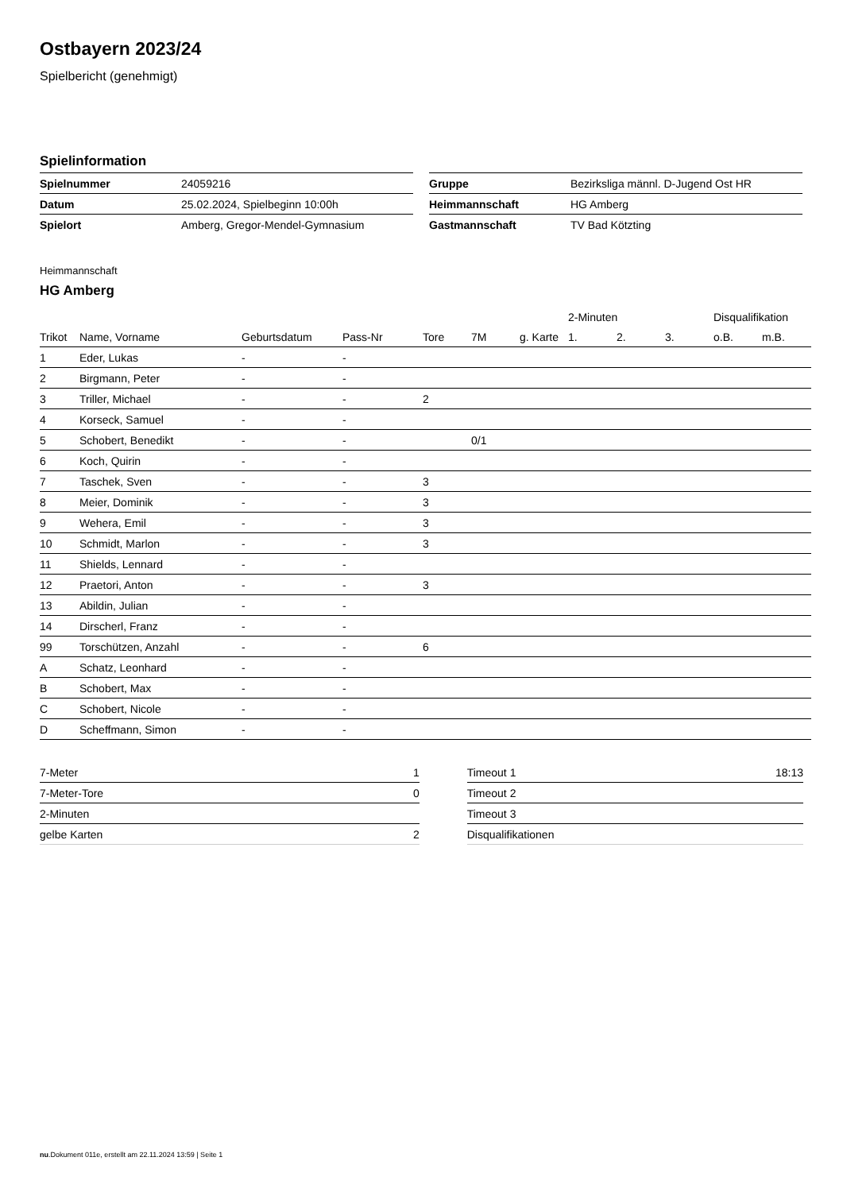Ostbayern 2023/24
Spielbericht (genehmigt)
Spielinformation
| Spielnummer | 24059216 |
| Datum | 25.02.2024, Spielbeginn 10:00h |
| Spielort | Amberg, Gregor-Mendel-Gymnasium |
| Gruppe | Bezirksliga männl. D-Jugend Ost HR |
| Heimmannschaft | HG Amberg |
| Gastmannschaft | TV Bad Kötzting |
Heimmannschaft
HG Amberg
| | | | | | | | 2-Minuten | | | Disqualifikation | |
| --- | --- | --- | --- | --- | --- | --- | --- | --- | --- | --- | --- |
| Trikot | Name, Vorname | Geburtsdatum | Pass-Nr | Tore | 7M | g. Karte | 1. | 2. | 3. | o.B. | m.B. |
| 1 | Eder, Lukas | - | - | | | | | | | | |
| 2 | Birgmann, Peter | - | - | | | | | | | | |
| 3 | Triller, Michael | - | - | 2 | | | | | | | |
| 4 | Korseck, Samuel | - | - | | | | | | | | |
| 5 | Schobert, Benedikt | - | - | | 0/1 | | | | | | |
| 6 | Koch, Quirin | - | - | | | | | | | | |
| 7 | Taschek, Sven | - | - | 3 | | | | | | | |
| 8 | Meier, Dominik | - | - | 3 | | | | | | | |
| 9 | Wehera, Emil | - | - | 3 | | | | | | | |
| 10 | Schmidt, Marlon | - | - | 3 | | | | | | | |
| 11 | Shields, Lennard | - | - | | | | | | | | |
| 12 | Praetori, Anton | - | - | 3 | | | | | | | |
| 13 | Abildin, Julian | - | - | | | | | | | | |
| 14 | Dirscherl, Franz | - | - | | | | | | | | |
| 99 | Torschützen, Anzahl | - | - | 6 | | | | | | | |
| A | Schatz, Leonhard | - | - | | | | | | | | |
| B | Schobert, Max | - | - | | | | | | | | |
| C | Schobert, Nicole | - | - | | | | | | | | |
| D | Scheffmann, Simon | - | - | | | | | | | | |
| 7-Meter | 1 |
| 7-Meter-Tore | 0 |
| 2-Minuten | |
| gelbe Karten | 2 |
| Timeout 1 | 18:13 |
| Timeout 2 | |
| Timeout 3 | |
| Disqualifikationen | |
nu.Dokument 011e, erstellt am 22.11.2024 13:59 | Seite 1